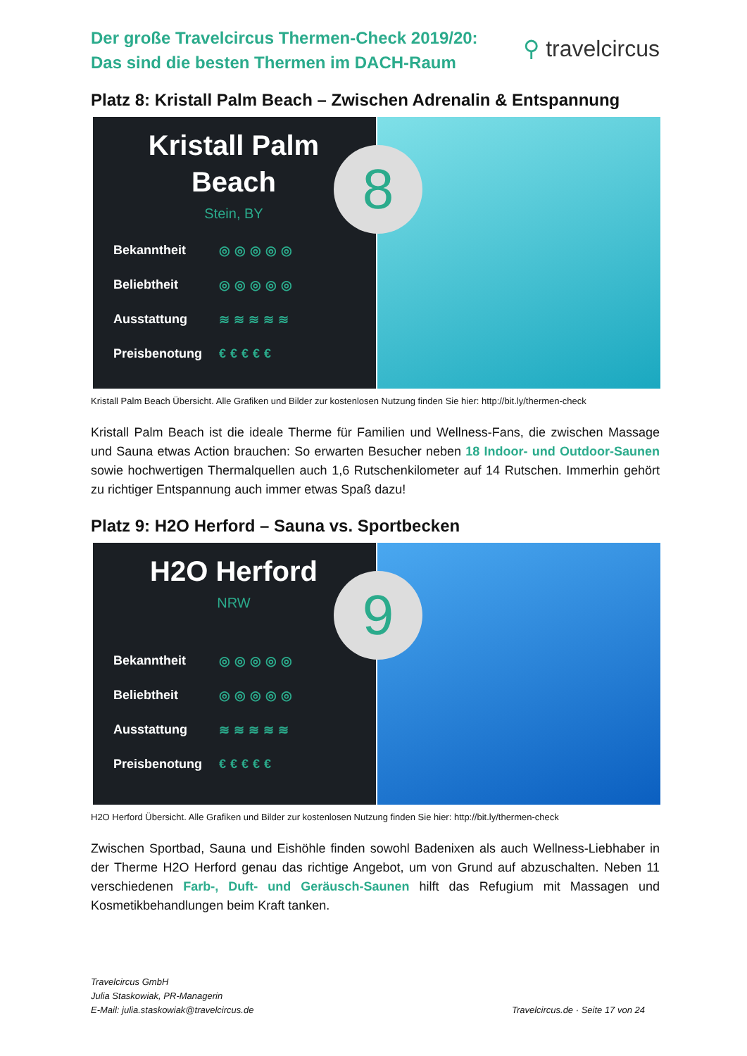Der große Travelcircus Thermen-Check 2019/20:
Das sind die besten Thermen im DACH-Raum
⚲ travelcircus
Platz 8: Kristall Palm Beach – Zwischen Adrenalin & Entspannung
Kristall Palm
Beach
Stein, BY
Bekanntheit ◎◎◎◎◎
Beliebtheit ◎◎◎◎◎
Ausstattung ≋≋≋≋≋
Preisbenotung €€€€€
8
Kristall Palm Beach Übersicht. Alle Grafiken und Bilder zur kostenlosen Nutzung finden Sie hier: http://bit.ly/thermen-check
Kristall Palm Beach ist die ideale Therme für Familien und Wellness-Fans, die zwischen Massage und Sauna etwas Action brauchen: So erwarten Besucher neben 18 Indoor- und Outdoor-Saunen sowie hochwertigen Thermalquellen auch 1,6 Rutschenkilometer auf 14 Rutschen. Immerhin gehört zu richtiger Entspannung auch immer etwas Spaß dazu!
Platz 9: H2O Herford – Sauna vs. Sportbecken
H2O Herford
NRW
Bekanntheit ◎◎◎◎◎
Beliebtheit ◎◎◎◎◎
Ausstattung ≋≋≋≋≋
Preisbenotung €€€€€
9
H2O Herford Übersicht. Alle Grafiken und Bilder zur kostenlosen Nutzung finden Sie hier: http://bit.ly/thermen-check
Zwischen Sportbad, Sauna und Eishöhle finden sowohl Badenixen als auch Wellness-Liebhaber in der Therme H2O Herford genau das richtige Angebot, um von Grund auf abzuschalten. Neben 11 verschiedenen Farb-, Duft- und Geräusch-Saunen hilft das Refugium mit Massagen und Kosmetikbehandlungen beim Kraft tanken.
Travelcircus GmbH
Julia Staskowiak, PR-Managerin
E-Mail: julia.staskowiak@travelcircus.de
Travelcircus.de · Seite 17 von 24